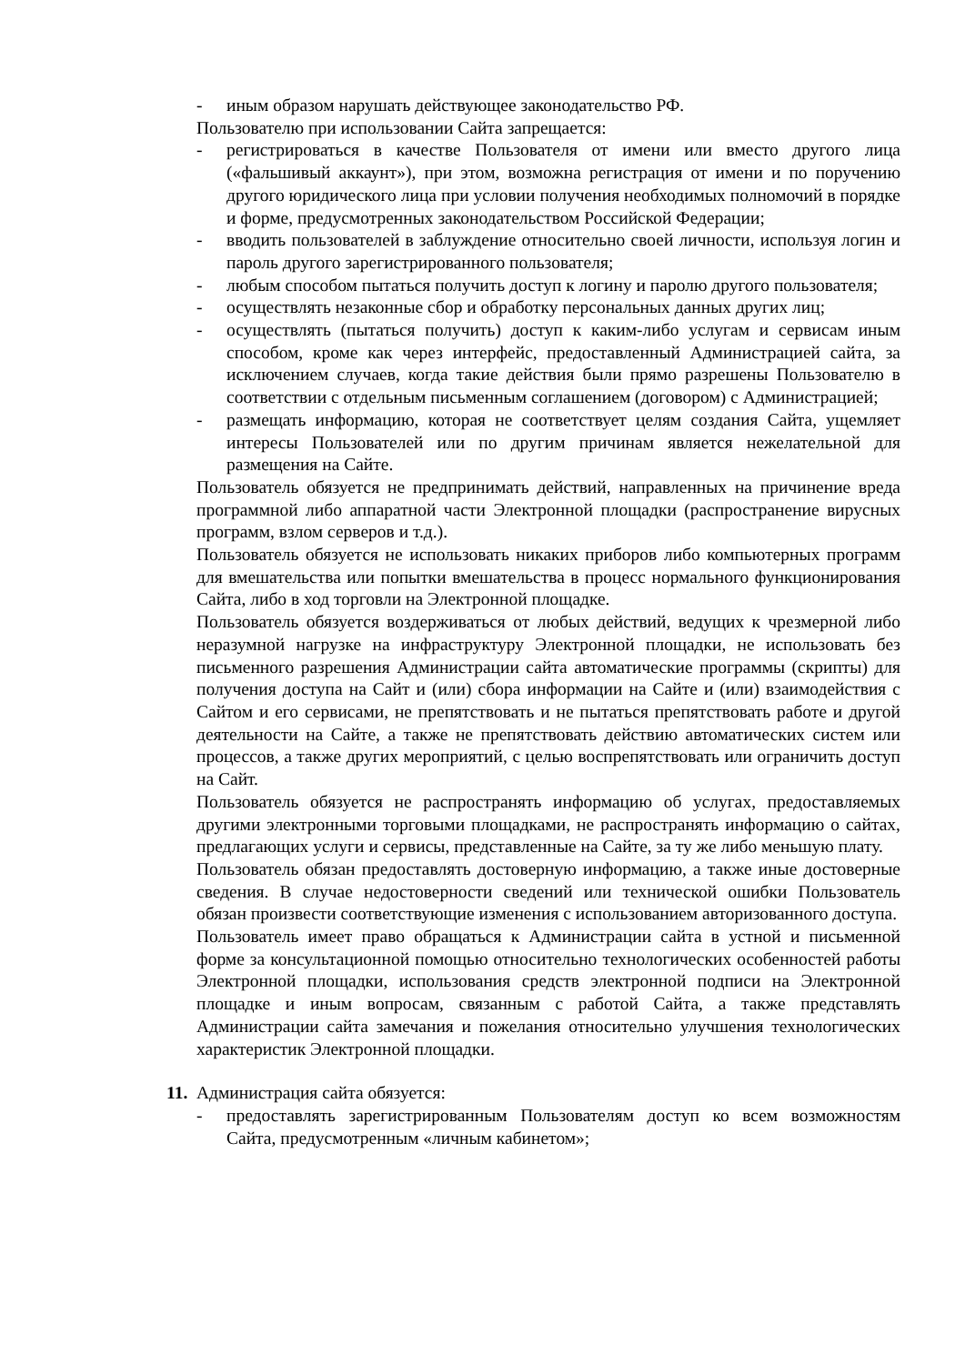- иным образом нарушать действующее законодательство РФ.
Пользователю при использовании Сайта запрещается:
- регистрироваться в качестве Пользователя от имени или вместо другого лица («фальшивый аккаунт»), при этом, возможна регистрация от имени и по поручению другого юридического лица при условии получения необходимых полномочий в порядке и форме, предусмотренных законодательством Российской Федерации;
- вводить пользователей в заблуждение относительно своей личности, используя логин и пароль другого зарегистрированного пользователя;
- любым способом пытаться получить доступ к логину и паролю другого пользователя;
- осуществлять незаконные сбор и обработку персональных данных других лиц;
- осуществлять (пытаться получить) доступ к каким-либо услугам и сервисам иным способом, кроме как через интерфейс, предоставленный Администрацией сайта, за исключением случаев, когда такие действия были прямо разрешены Пользователю в соответствии с отдельным письменным соглашением (договором) с Администрацией;
- размещать информацию, которая не соответствует целям создания Сайта, ущемляет интересы Пользователей или по другим причинам является нежелательной для размещения на Сайте.
Пользователь обязуется не предпринимать действий, направленных на причинение вреда программной либо аппаратной части Электронной площадки (распространение вирусных программ, взлом серверов и т.д.).
Пользователь обязуется не использовать никаких приборов либо компьютерных программ для вмешательства или попытки вмешательства в процесс нормального функционирования Сайта, либо в ход торговли на Электронной площадке.
Пользователь обязуется воздерживаться от любых действий, ведущих к чрезмерной либо неразумной нагрузке на инфраструктуру Электронной площадки, не использовать без письменного разрешения Администрации сайта автоматические программы (скрипты) для получения доступа на Сайт и (или) сбора информации на Сайте и (или) взаимодействия с Сайтом и его сервисами, не препятствовать и не пытаться препятствовать работе и другой деятельности на Сайте, а также не препятствовать действию автоматических систем или процессов, а также других мероприятий, с целью воспрепятствовать или ограничить доступ на Сайт.
Пользователь обязуется не распространять информацию об услугах, предоставляемых другими электронными торговыми площадками, не распространять информацию о сайтах, предлагающих услуги и сервисы, представленные на Сайте, за ту же либо меньшую плату.
Пользователь обязан предоставлять достоверную информацию, а также иные достоверные сведения. В случае недостоверности сведений или технической ошибки Пользователь обязан произвести соответствующие изменения с использованием авторизованного доступа.
Пользователь имеет право обращаться к Администрации сайта в устной и письменной форме за консультационной помощью относительно технологических особенностей работы Электронной площадки, использования средств электронной подписи на Электронной площадке и иным вопросам, связанным с работой Сайта, а также представлять Администрации сайта замечания и пожелания относительно улучшения технологических характеристик Электронной площадки.
11.
Администрация сайта обязуется:
- предоставлять зарегистрированным Пользователям доступ ко всем возможностям Сайта, предусмотренным «личным кабинетом»;